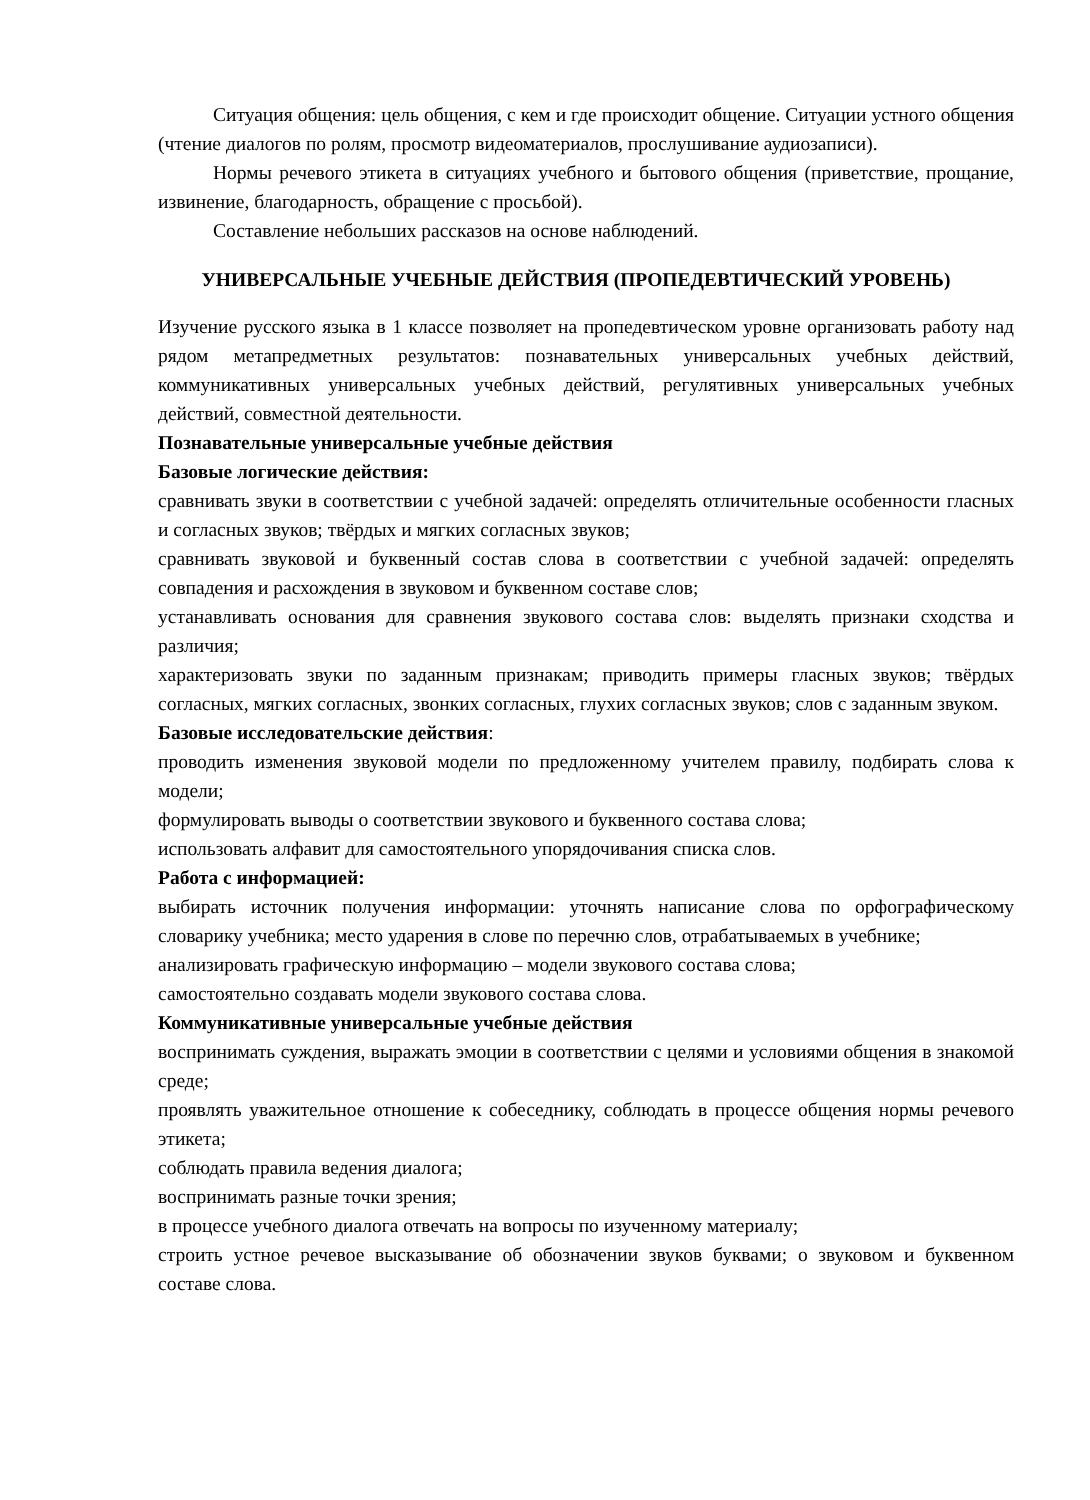Ситуация общения: цель общения, с кем и где происходит общение. Ситуации устного общения (чтение диалогов по ролям, просмотр видеоматериалов, прослушивание аудиозаписи).
Нормы речевого этикета в ситуациях учебного и бытового общения (приветствие, прощание, извинение, благодарность, обращение с просьбой).
Составление небольших рассказов на основе наблюдений.
УНИВЕРСАЛЬНЫЕ УЧЕБНЫЕ ДЕЙСТВИЯ (ПРОПЕДЕВТИЧЕСКИЙ УРОВЕНЬ)
Изучение русского языка в 1 классе позволяет на пропедевтическом уровне организовать работу над рядом метапредметных результатов: познавательных универсальных учебных действий, коммуникативных универсальных учебных действий, регулятивных универсальных учебных действий, совместной деятельности.
Познавательные универсальные учебные действия
Базовые логические действия:
сравнивать звуки в соответствии с учебной задачей: определять отличительные особенности гласных и согласных звуков; твёрдых и мягких согласных звуков;
сравнивать звуковой и буквенный состав слова в соответствии с учебной задачей: определять совпадения и расхождения в звуковом и буквенном составе слов;
устанавливать основания для сравнения звукового состава слов: выделять признаки сходства и различия;
характеризовать звуки по заданным признакам; приводить примеры гласных звуков; твёрдых согласных, мягких согласных, звонких согласных, глухих согласных звуков; слов с заданным звуком.
Базовые исследовательские действия:
проводить изменения звуковой модели по предложенному учителем правилу, подбирать слова к модели;
формулировать выводы о соответствии звукового и буквенного состава слова;
использовать алфавит для самостоятельного упорядочивания списка слов.
Работа с информацией:
выбирать источник получения информации: уточнять написание слова по орфографическому словарику учебника; место ударения в слове по перечню слов, отрабатываемых в учебнике;
анализировать графическую информацию – модели звукового состава слова;
самостоятельно создавать модели звукового состава слова.
Коммуникативные универсальные учебные действия
воспринимать суждения, выражать эмоции в соответствии с целями и условиями общения в знакомой среде;
проявлять уважительное отношение к собеседнику, соблюдать в процессе общения нормы речевого этикета;
соблюдать правила ведения диалога;
воспринимать разные точки зрения;
в процессе учебного диалога отвечать на вопросы по изученному материалу;
строить устное речевое высказывание об обозначении звуков буквами; о звуковом и буквенном составе слова.